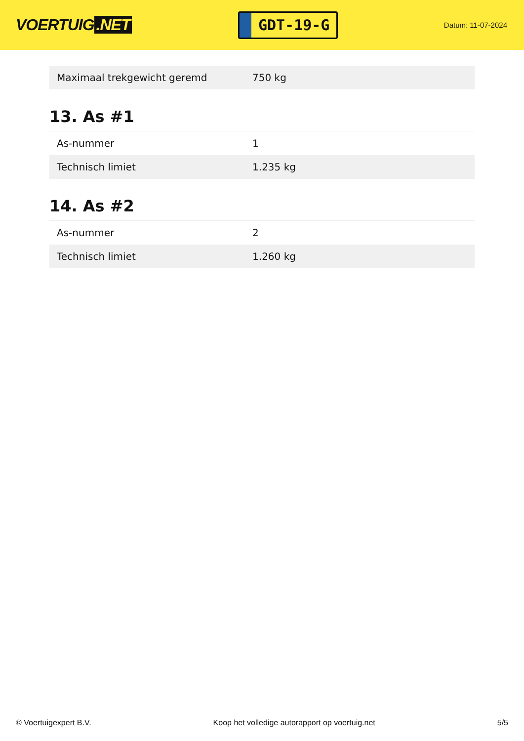VOERTUIG.NET
GDT-19-G
Datum: 11-07-2024
| Maximaal trekgewicht geremd | 750 kg |
13. As #1
| As-nummer | 1 |
| Technisch limiet | 1.235 kg |
14. As #2
| As-nummer | 2 |
| Technisch limiet | 1.260 kg |
© Voertuigexpert B.V. Koop het volledige autorapport op voertuig.net 5/5